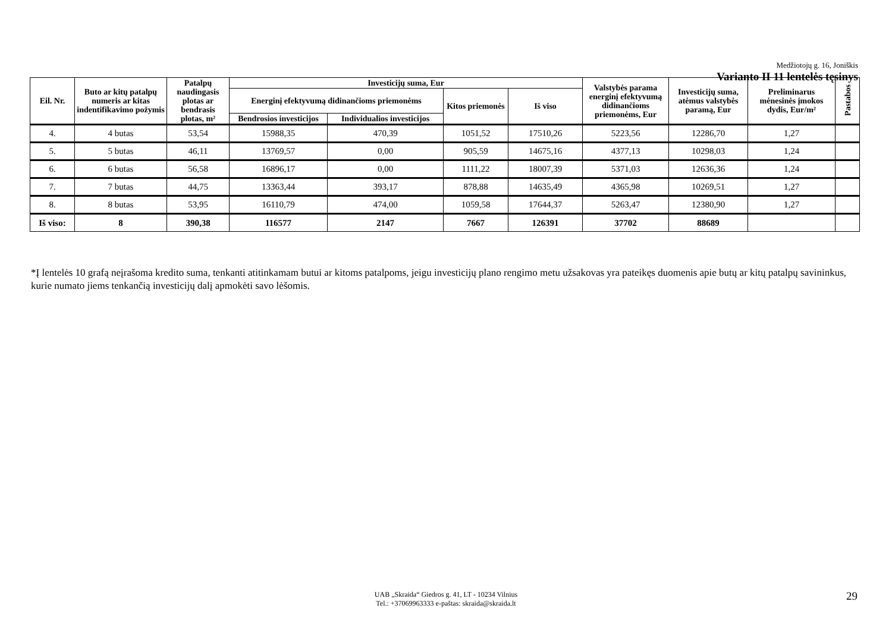Medžiotojų g. 16, Joniškis
Varianto II 11 lentelės tęsinys
| Eil. Nr. | Buto ar kitų patalpų numeris ar kitas indentifikavimo požymis | Patalpų naudingasis plotas ar bendrasis plotas, m² | Investicijų suma, Eur | | | | Valstybės parama energinį efektyvumą didinančioms priemonėms, Eur | Investicijų suma, atėmus valstybės paramą, Eur | Preliminarus mėnesinės įmokos dydis, Eur/m² | Pastabos |
| --- | --- | --- | --- | --- | --- | --- | --- | --- | --- | --- |
| | | | Energinį efektyvumą didinančioms priemonėms | | Kitos priemonės | Iš viso | | | | |
| | | | Bendrosios investicijos | Individualios investicijos | | | | | | |
| 4. | 4 butas | 53,54 | 15988,35 | 470,39 | 1051,52 | 17510,26 | 5223,56 | 12286,70 | 1,27 | |
| 5. | 5 butas | 46,11 | 13769,57 | 0,00 | 905,59 | 14675,16 | 4377,13 | 10298,03 | 1,24 | |
| 6. | 6 butas | 56,58 | 16896,17 | 0,00 | 1111,22 | 18007,39 | 5371,03 | 12636,36 | 1,24 | |
| 7. | 7 butas | 44,75 | 13363,44 | 393,17 | 878,88 | 14635,49 | 4365,98 | 10269,51 | 1,27 | |
| 8. | 8 butas | 53,95 | 16110,79 | 474,00 | 1059,58 | 17644,37 | 5263,47 | 12380,90 | 1,27 | |
| Iš viso: | 8 | 390,38 | 116577 | 2147 | 7667 | 126391 | 37702 | 88689 | | |
*Į lentelės 10 grafą neįrašoma kredito suma, tenkanti atitinkamam butui ar kitoms patalpoms, jeigu investicijų plano rengimo metu užsakovas yra pateikęs duomenis apie butų ar kitų patalpų savininkus, kurie numato jiems tenkančią investicijų dalį apmokėti savo lėšomis.
UAB „Skraida“ Giedros g. 41, LT - 10234 Vilnius
Tel.: +37069963333 e-paštas: skraida@skraida.lt
29